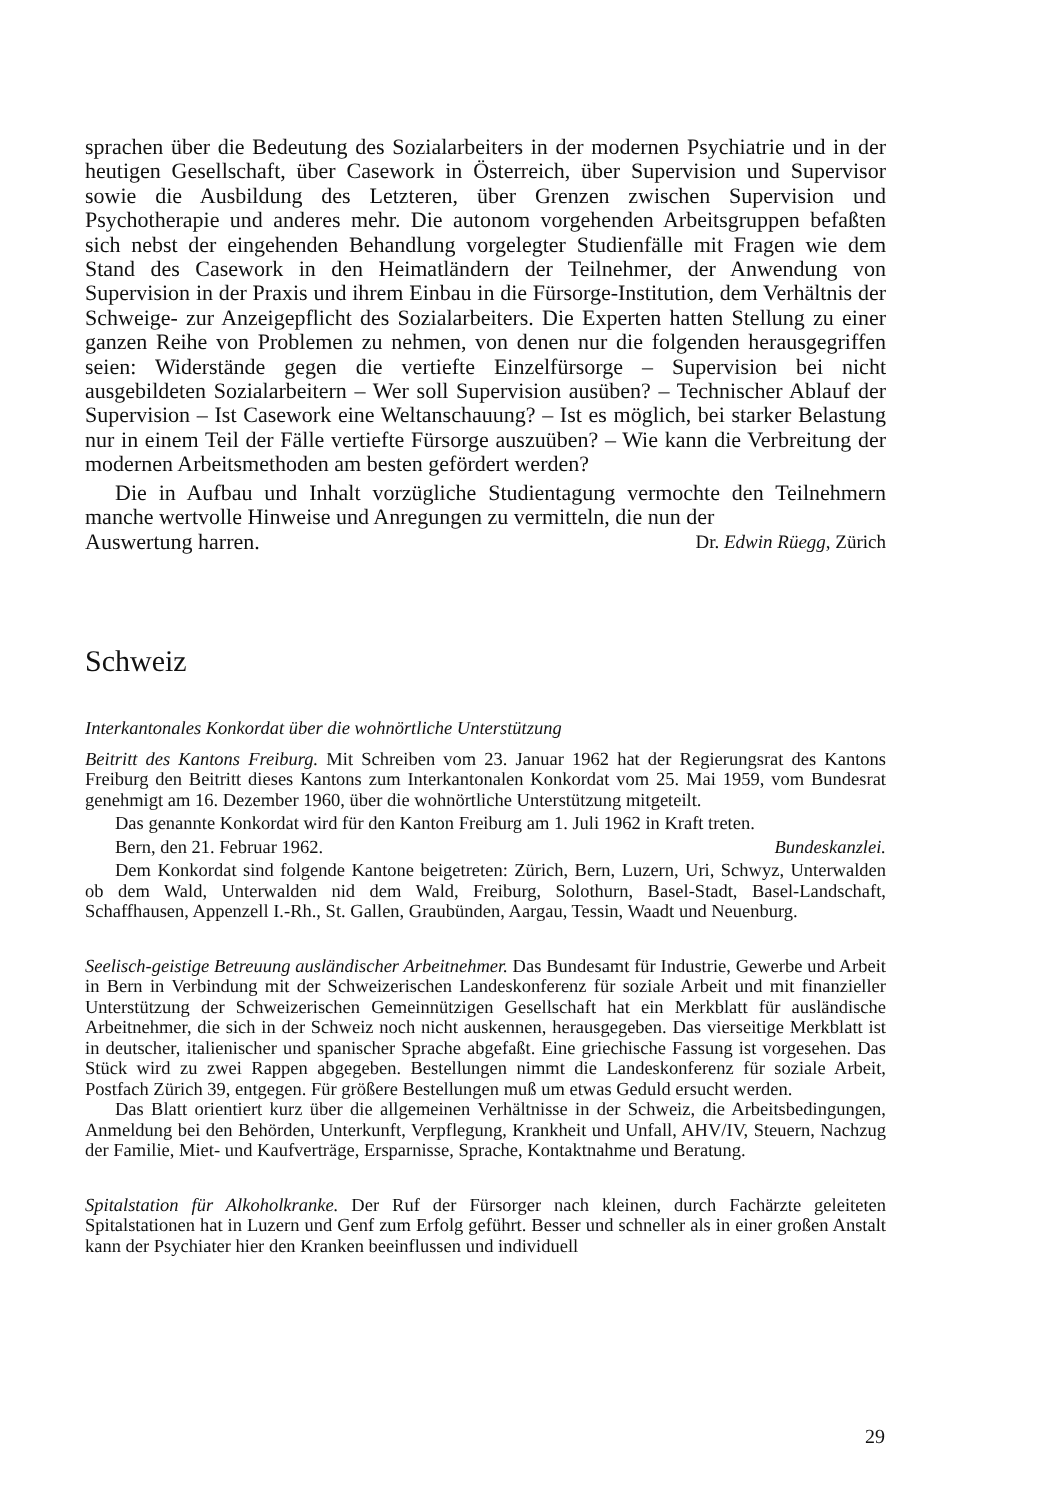sprachen über die Bedeutung des Sozialarbeiters in der modernen Psychiatrie und in der heutigen Gesellschaft, über Casework in Österreich, über Supervision und Supervisor sowie die Ausbildung des Letzteren, über Grenzen zwischen Supervision und Psychotherapie und anderes mehr. Die autonom vorgehenden Arbeitsgruppen befaßten sich nebst der eingehenden Behandlung vorgelegter Studienfälle mit Fragen wie dem Stand des Casework in den Heimatländern der Teilnehmer, der Anwendung von Supervision in der Praxis und ihrem Einbau in die Fürsorge-Institution, dem Verhältnis der Schweige- zur Anzeigepflicht des Sozialarbeiters. Die Experten hatten Stellung zu einer ganzen Reihe von Problemen zu nehmen, von denen nur die folgenden herausgegriffen seien: Widerstände gegen die vertiefte Einzelfürsorge – Supervision bei nicht ausgebildeten Sozialarbeitern – Wer soll Supervision ausüben? – Technischer Ablauf der Supervision – Ist Casework eine Weltanschauung? – Ist es möglich, bei starker Belastung nur in einem Teil der Fälle vertiefte Fürsorge auszuüben? – Wie kann die Verbreitung der modernen Arbeitsmethoden am besten gefördert werden?
Die in Aufbau und Inhalt vorzügliche Studientagung vermochte den Teilnehmern manche wertvolle Hinweise und Anregungen zu vermitteln, die nun der
Auswertung harren. Dr. Edwin Rüegg, Zürich
Schweiz
Interkantonales Konkordat über die wohnörtliche Unterstützung
Beitritt des Kantons Freiburg. Mit Schreiben vom 23. Januar 1962 hat der Regierungsrat des Kantons Freiburg den Beitritt dieses Kantons zum Interkantonalen Konkordat vom 25. Mai 1959, vom Bundesrat genehmigt am 16. Dezember 1960, über die wohnörtliche Unterstützung mitgeteilt.
Das genannte Konkordat wird für den Kanton Freiburg am 1. Juli 1962 in Kraft treten.
Bern, den 21. Februar 1962. Bundeskanzlei.
Dem Konkordat sind folgende Kantone beigetreten: Zürich, Bern, Luzern, Uri, Schwyz, Unterwalden ob dem Wald, Unterwalden nid dem Wald, Freiburg, Solothurn, Basel-Stadt, Basel-Landschaft, Schaffhausen, Appenzell I.-Rh., St. Gallen, Graubünden, Aargau, Tessin, Waadt und Neuenburg.
Seelisch-geistige Betreuung ausländischer Arbeitnehmer. Das Bundesamt für Industrie, Gewerbe und Arbeit in Bern in Verbindung mit der Schweizerischen Landeskonferenz für soziale Arbeit und mit finanzieller Unterstützung der Schweizerischen Gemeinnützigen Gesellschaft hat ein Merkblatt für ausländische Arbeitnehmer, die sich in der Schweiz noch nicht auskennen, herausgegeben. Das vierseitige Merkblatt ist in deutscher, italienischer und spanischer Sprache abgefaßt. Eine griechische Fassung ist vorgesehen. Das Stück wird zu zwei Rappen abgegeben. Bestellungen nimmt die Landeskonferenz für soziale Arbeit, Postfach Zürich 39, entgegen. Für größere Bestellungen muß um etwas Geduld ersucht werden.
Das Blatt orientiert kurz über die allgemeinen Verhältnisse in der Schweiz, die Arbeitsbedingungen, Anmeldung bei den Behörden, Unterkunft, Verpflegung, Krankheit und Unfall, AHV/IV, Steuern, Nachzug der Familie, Miet- und Kaufverträge, Ersparnisse, Sprache, Kontaktnahme und Beratung.
Spitalstation für Alkoholkranke. Der Ruf der Fürsorger nach kleinen, durch Fachärzte geleiteten Spitalstationen hat in Luzern und Genf zum Erfolg geführt. Besser und schneller als in einer großen Anstalt kann der Psychiater hier den Kranken beeinflussen und individuell
29